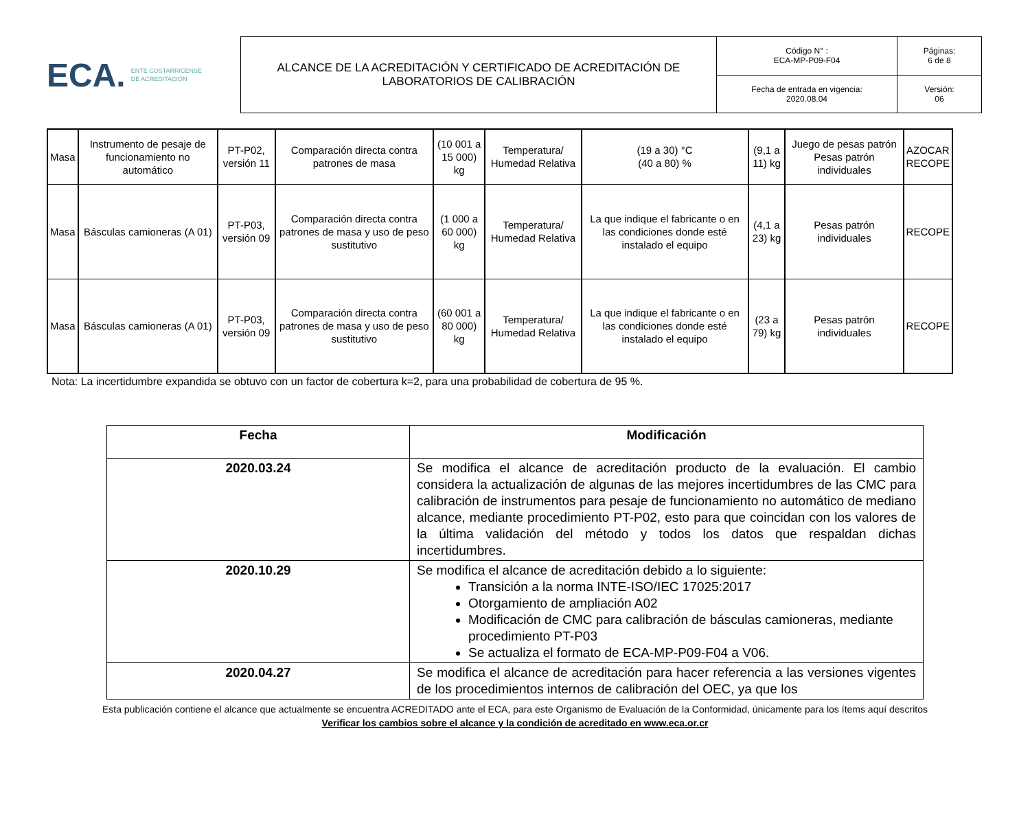ECA. ENTE COSTARRICENSE
DE ACREDITACIÓN
| ALCANCE DE LA ACREDITACIÓN Y CERTIFICADO DE ACREDITACIÓN DE LABORATORIOS DE CALIBRACIÓN | Código N° : ECA-MP-P09-F04 | Páginas: 6 de 8 |
| | Fecha de entrada en vigencia: 2020.08.04 | Versión: 06 |
| Masa | Instrumento de pesaje de funcionamiento no automático | PT-P02, versión 11 | Comparación directa contra patrones de masa | (10 001 a 15 000) kg | Temperatura/ Humedad Relativa | (19 a 30) °C (40 a 80) % | (9,1 a 11) kg | Juego de pesas patrón Pesas patrón individuales | AZOCAR RECOPE |
| Masa | Básculas camioneras (A 01) | PT-P03, versión 09 | Comparación directa contra patrones de masa y uso de peso sustitutivo | (1 000 a 60 000) kg | Temperatura/ Humedad Relativa | La que indique el fabricante o en las condiciones donde esté instalado el equipo | (4,1 a 23) kg | Pesas patrón individuales | RECOPE |
| Masa | Básculas camioneras (A 01) | PT-P03, versión 09 | Comparación directa contra patrones de masa y uso de peso sustitutivo | (60 001 a 80 000) kg | Temperatura/ Humedad Relativa | La que indique el fabricante o en las condiciones donde esté instalado el equipo | (23 a 79) kg | Pesas patrón individuales | RECOPE |
Nota: La incertidumbre expandida se obtuvo con un factor de cobertura k=2, para una probabilidad de cobertura de 95 %.
| Fecha | Modificación |
| 2020.03.24 | Se modifica el alcance de acreditación producto de la evaluación. El cambio considera la actualización de algunas de las mejores incertidumbres de las CMC para calibración de instrumentos para pesaje de funcionamiento no automático de mediano alcance, mediante procedimiento PT-P02, esto para que coincidan con los valores de la última validación del método y todos los datos que respaldan dichas incertidumbres. |
| 2020.10.29 | Se modifica el alcance de acreditación debido a lo siguiente: Transición a la norma INTE-ISO/IEC 17025:2017 Otorgamiento de ampliación A02 Modificación de CMC para calibración de básculas camioneras, mediante procedimiento PT-P03 Se actualiza el formato de ECA-MP-P09-F04 a V06. |
| 2020.04.27 | Se modifica el alcance de acreditación para hacer referencia a las versiones vigentes de los procedimientos internos de calibración del OEC, ya que los |
Esta publicación contiene el alcance que actualmente se encuentra ACREDITADO ante el ECA, para este Organismo de Evaluación de la Conformidad, únicamente para los ítems aquí descritos
Verificar los cambios sobre el alcance y la condición de acreditado en www.eca.or.cr